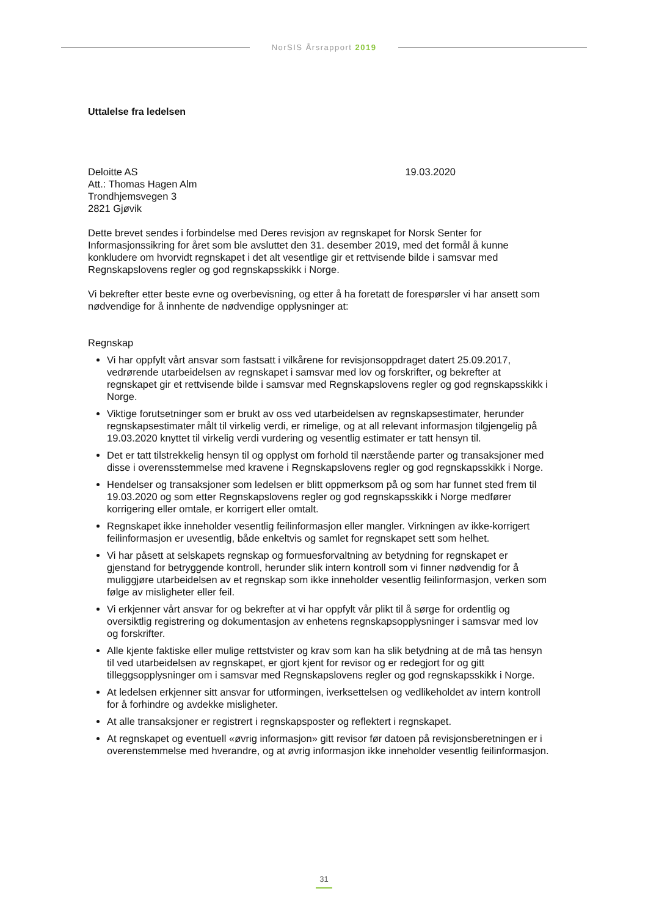NorSIS Årsrapport 2019
Uttalelse fra ledelsen
Deloitte AS
Att.: Thomas Hagen Alm
Trondhjemsvegen 3
2821 Gjøvik
19.03.2020
Dette brevet sendes i forbindelse med Deres revisjon av regnskapet for Norsk Senter for Informasjonssikring for året som ble avsluttet den 31. desember 2019, med det formål å kunne konkludere om hvorvidt regnskapet i det alt vesentlige gir et rettvisende bilde i samsvar med Regnskapslovens regler og god regnskapsskikk i Norge.
Vi bekrefter etter beste evne og overbevisning, og etter å ha foretatt de forespørsler vi har ansett som nødvendige for å innhente de nødvendige opplysninger at:
Regnskap
Vi har oppfylt vårt ansvar som fastsatt i vilkårene for revisjonsoppdraget datert 25.09.2017, vedrørende utarbeidelsen av regnskapet i samsvar med lov og forskrifter, og bekrefter at regnskapet gir et rettvisende bilde i samsvar med Regnskapslovens regler og god regnskapsskikk i Norge.
Viktige forutsetninger som er brukt av oss ved utarbeidelsen av regnskapsestimater, herunder regnskapsestimater målt til virkelig verdi, er rimelige, og at all relevant informasjon tilgjengelig på 19.03.2020 knyttet til virkelig verdi vurdering og vesentlig estimater er tatt hensyn til.
Det er tatt tilstrekkelig hensyn til og opplyst om forhold til nærstående parter og transaksjoner med disse i overensstemmelse med kravene i Regnskapslovens regler og god regnskapsskikk i Norge.
Hendelser og transaksjoner som ledelsen er blitt oppmerksom på og som har funnet sted frem til 19.03.2020 og som etter Regnskapslovens regler og god regnskapsskikk i Norge medfører korrigering eller omtale, er korrigert eller omtalt.
Regnskapet ikke inneholder vesentlig feilinformasjon eller mangler. Virkningen av ikke-korrigert feilinformasjon er uvesentlig, både enkeltvis og samlet for regnskapet sett som helhet.
Vi har påsett at selskapets regnskap og formuesforvaltning av betydning for regnskapet er gjenstand for betryggende kontroll, herunder slik intern kontroll som vi finner nødvendig for å muliggjøre utarbeidelsen av et regnskap som ikke inneholder vesentlig feilinformasjon, verken som følge av misligheter eller feil.
Vi erkjenner vårt ansvar for og bekrefter at vi har oppfylt vår plikt til å sørge for ordentlig og oversiktlig registrering og dokumentasjon av enhetens regnskapsopplysninger i samsvar med lov og forskrifter.
Alle kjente faktiske eller mulige rettstvister og krav som kan ha slik betydning at de må tas hensyn til ved utarbeidelsen av regnskapet, er gjort kjent for revisor og er redegjort for og gitt tilleggsopplysninger om i samsvar med Regnskapslovens regler og god regnskapsskikk i Norge.
At ledelsen erkjenner sitt ansvar for utformingen, iverksettelsen og vedlikeholdet av intern kontroll for å forhindre og avdekke misligheter.
At alle transaksjoner er registrert i regnskapsposter og reflektert i regnskapet.
At regnskapet og eventuell «øvrig informasjon» gitt revisor før datoen på revisjonsberetningen er i overenstemmelse med hverandre, og at øvrig informasjon ikke inneholder vesentlig feilinformasjon.
31